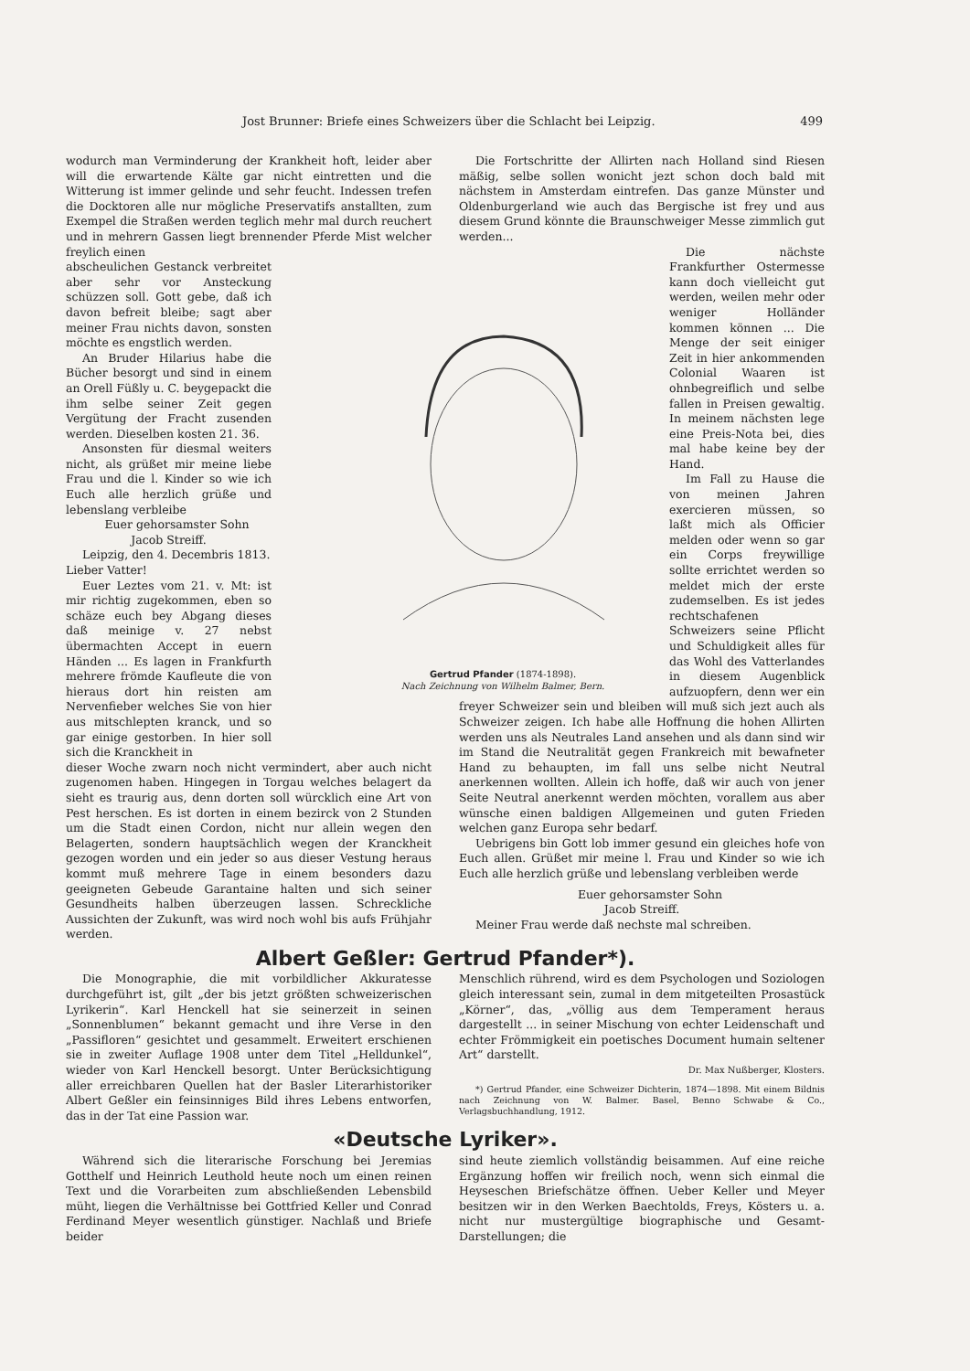Jost Brunner: Briefe eines Schweizers über die Schlacht bei Leipzig. 499
wodurch man Verminderung der Krankheit hoft, leider aber will die erwartende Kälte gar nicht eintretten und die Witterung ist immer gelinde und sehr feucht. Indessen trefen die Docktoren alle nur mögliche Preservatifs anstallten, zum Exempel die Straßen werden teglich mehr mal durch reuchert und in mehrern Gassen liegt brennender Pferde Mist welcher freylich einen
abscheulichen Gestanck verbreitet aber sehr vor Ansteckung schüzzen soll. Gott gebe, daß ich davon befreit bleibe; sagt aber meiner Frau nichts davon, sonsten möchte es engstlich werden.
An Bruder Hilarius habe die Bücher besorgt und sind in einem an Orell Füßly u. C. beygepackt die ihm selbe seiner Zeit gegen Vergütung der Fracht zusenden werden. Dieselben kosten 21. 36.
Ansonsten für diesmal weiters nicht, als grüßet mir meine liebe Frau und die l. Kinder so wie ich Euch alle herzlich grüße und lebenslang verbleibe
Euer gehorsamster Sohn
Jacob Streiff.
Leipzig, den 4. Decembris 1813.
Lieber Vatter!
Euer Leztes vom 21. v. Mt: ist mir richtig zugekommen, eben so schäze euch bey Abgang dieses daß meinige v. 27 nebst übermachten Accept in euern Händen ... Es lagen in Frankfurth mehrere frömde Kaufleute die von hieraus dort hin reisten am Nervenfieber welches Sie von hier aus mitschlepten kranck, und so gar einige gestorben. In hier soll sich die Kranckheit in
dieser Woche zwarn noch nicht vermindert, aber auch nicht zugenomen haben. Hingegen in Torgau welches belagert da sieht es traurig aus, denn dorten soll würcklich eine Art von Pest herschen. Es ist dorten in einem bezirck von 2 Stunden um die Stadt einen Cordon, nicht nur allein wegen den Belagerten, sondern hauptsächlich wegen der Kranckheit gezogen worden und ein jeder so aus dieser Vestung heraus kommt muß mehrere Tage in einem besonders dazu geeigneten Gebeude Garantaine halten und sich seiner Gesundheits halben überzeugen lassen. Schreckliche Aussichten der Zukunft, was wird noch wohl bis aufs Frühjahr werden.
Die Fortschritte der Allirten nach Holland sind Riesen mäßig, selbe sollen wonicht jezt schon doch bald mit nächstem in Amsterdam eintrefen. Das ganze Münster und Oldenburgerland wie auch das Bergische ist frey und aus diesem Grund könnte die Braunschweiger Messe zimmlich gut werden...
Gertrud Pfander (1874-1898).
Nach Zeichnung von Wilhelm Balmer, Bern.
Die nächste Frankfurther Ostermesse kann doch vielleicht gut werden, weilen mehr oder weniger Holländer kommen können ... Die Menge der seit einiger Zeit in hier ankommenden Colonial Waaren ist ohnbegreiflich und selbe fallen in Preisen gewaltig. In meinem nächsten lege eine Preis-Nota bei, dies mal habe keine bey der Hand.
Im Fall zu Hause die von meinen Jahren exercieren müssen, so laßt mich als Officier melden oder wenn so gar ein Corps freywillige sollte errichtet werden so meldet mich der erste zudemselben. Es ist jedes rechtschafenen Schweizers seine Pflicht und Schuldigkeit alles für das Wohl des Vatterlandes in diesem Augenblick aufzuopfern, denn wer ein freyer Schweizer sein und bleiben will muß sich jezt auch als Schweizer zeigen. Ich habe alle Hoffnung die hohen Allirten werden uns als Neutrales Land ansehen und als dann sind wir im Stand die Neutralität gegen Frankreich mit bewafneter Hand zu behaupten, im fall uns selbe nicht Neutral anerkennen wollten. Allein ich hoffe, daß wir auch von jener Seite Neutral anerkennt werden möchten, vorallem aus aber wünsche einen baldigen Allgemeinen und guten Frieden welchen ganz Europa sehr bedarf.
Uebrigens bin Gott lob immer gesund ein gleiches hofe von Euch allen. Grüßet mir meine l. Frau und Kinder so wie ich Euch alle herzlich grüße und lebenslang verbleiben werde
Euer gehorsamster Sohn
Jacob Streiff.
Meiner Frau werde daß nechste mal schreiben.
Albert Geßler: Gertrud Pfander*).
Die Monographie, die mit vorbildlicher Akkuratesse durchgeführt ist, gilt „der bis jetzt größten schweizerischen Lyrikerin“. Karl Henckell hat sie seinerzeit in seinen „Sonnenblumen“ bekannt gemacht und ihre Verse in den „Passifloren“ gesichtet und gesammelt. Erweitert erschienen sie in zweiter Auflage 1908 unter dem Titel „Helldunkel“, wieder von Karl Henckell besorgt. Unter Berücksichtigung aller erreichbaren Quellen hat der Basler Literarhistoriker Albert Geßler ein feinsinniges Bild ihres Lebens entworfen, das in der Tat eine Passion war.
Menschlich rührend, wird es dem Psychologen und Soziologen gleich interessant sein, zumal in dem mitgeteilten Prosastück „Körner“, das, „völlig aus dem Temperament heraus dargestellt ... in seiner Mischung von echter Leidenschaft und echter Frömmigkeit ein poetisches Document humain seltener Art“ darstellt.
Dr. Max Nußberger, Klosters.
*) Gertrud Pfander, eine Schweizer Dichterin, 1874—1898. Mit einem Bildnis nach Zeichnung von W. Balmer. Basel, Benno Schwabe & Co., Verlagsbuchhandlung, 1912.
«Deutsche Lyriker».
Während sich die literarische Forschung bei Jeremias Gotthelf und Heinrich Leuthold heute noch um einen reinen Text und die Vorarbeiten zum abschließenden Lebensbild müht, liegen die Verhältnisse bei Gottfried Keller und Conrad Ferdinand Meyer wesentlich günstiger. Nachlaß und Briefe beider
sind heute ziemlich vollständig beisammen. Auf eine reiche Ergänzung hoffen wir freilich noch, wenn sich einmal die Heyseschen Briefschätze öffnen. Ueber Keller und Meyer besitzen wir in den Werken Baechtolds, Freys, Kösters u. a. nicht nur mustergültige biographische und Gesamt-Darstellungen; die